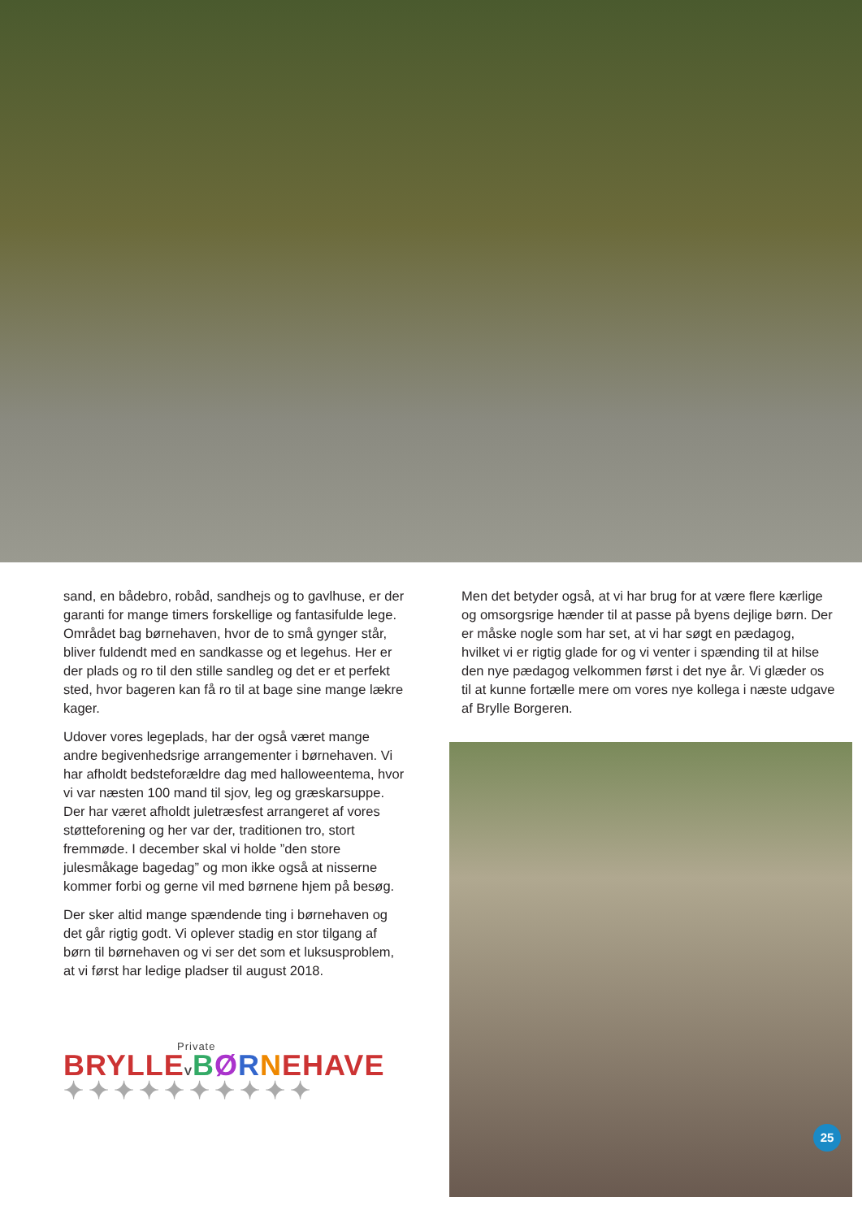sand, en bådebro, robåd, sandhejs og to gavlhuse, er der garanti for mange timers forskellige og fantasifulde lege. Området bag børnehaven, hvor de to små gynger står, bliver fuldendt med en sandkasse og et legehus. Her er der plads og ro til den stille sandleg og det er et perfekt sted, hvor bageren kan få ro til at bage sine mange lækre kager.
Udover vores legeplads, har der også været mange andre begivenhedsrige arrangementer i børnehaven. Vi har afholdt bedsteforældre dag med halloweentema, hvor vi var næsten 100 mand til sjov, leg og græskarsuppe. Der har været afholdt juletræsfest arrangeret af vores støtteforening og her var der, traditionen tro, stort fremmøde. I december skal vi holde ”den store julesmåkage bagedag” og mon ikke også at nisserne kommer forbi og gerne vil med børnene hjem på besøg.
Der sker altid mange spændende ting i børnehaven og det går rigtig godt. Vi oplever stadig en stor tilgang af børn til børnehaven og vi ser det som et luksusproblem, at vi først har ledige pladser til august 2018.
Private
BRYLLEVBØRNEHAVE
✦✦✦✦✦✦✦✦✦✦
Men det betyder også, at vi har brug for at være flere kærlige og omsorgsrige hænder til at passe på byens dejlige børn. Der er måske nogle som har set, at vi har søgt en pædagog, hvilket vi er rigtig glade for og vi venter i spænding til at hilse den nye pædagog velkommen først i det nye år. Vi glæder os til at kunne fortælle mere om vores nye kollega i næste udgave af Brylle Borgeren.
25